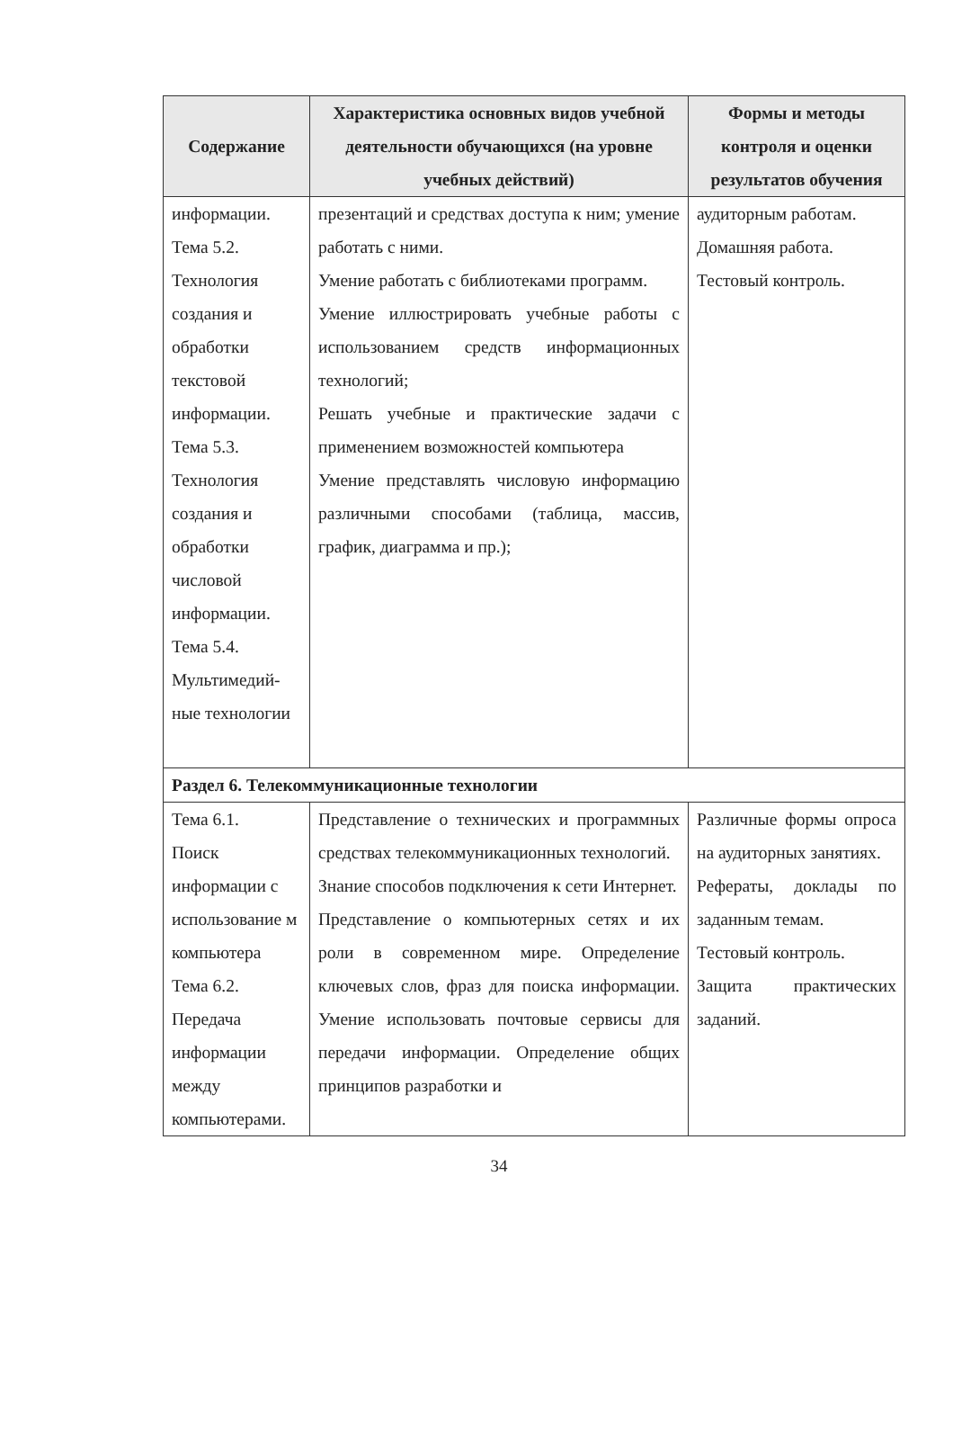| Содержание | Характеристика основных видов учебной деятельности обучающихся (на уровне учебных действий) | Формы и методы контроля и оценки результатов обучения |
| --- | --- | --- |
| информации. Тема 5.2. Технология создания и обработки текстовой информации. Тема 5.3. Технология создания и обработки числовой информации. Тема 5.4. Мультимедий-ные технологии | презентаций и средствах доступа к ним; умение работать с ними. Умение работать с библиотеками программ. Умение иллюстрировать учебные работы с использованием средств информационных технологий; Решать учебные и практические задачи с применением возможностей компьютера Умение представлять числовую информацию различными способами (таблица, массив, график, диаграмма и пр.); | аудиторным работам. Домашняя работа. Тестовый контроль. |
| Раздел 6. Телекоммуникационные технологии | | |
| Тема 6.1. Поиск информации с использование м компьютера Тема 6.2. Передача информации между компьютерами. | Представление о технических и программных средствах телекоммуникационных технологий. Знание способов подключения к сети Интернет. Представление о компьютерных сетях и их роли в современном мире. Определение ключевых слов, фраз для поиска информации. Умение использовать почтовые сервисы для передачи информации. Определение общих принципов разработки и | Различные формы опроса на аудиторных занятиях. Рефераты, доклады по заданным темам. Тестовый контроль. Защита практических заданий. |
34